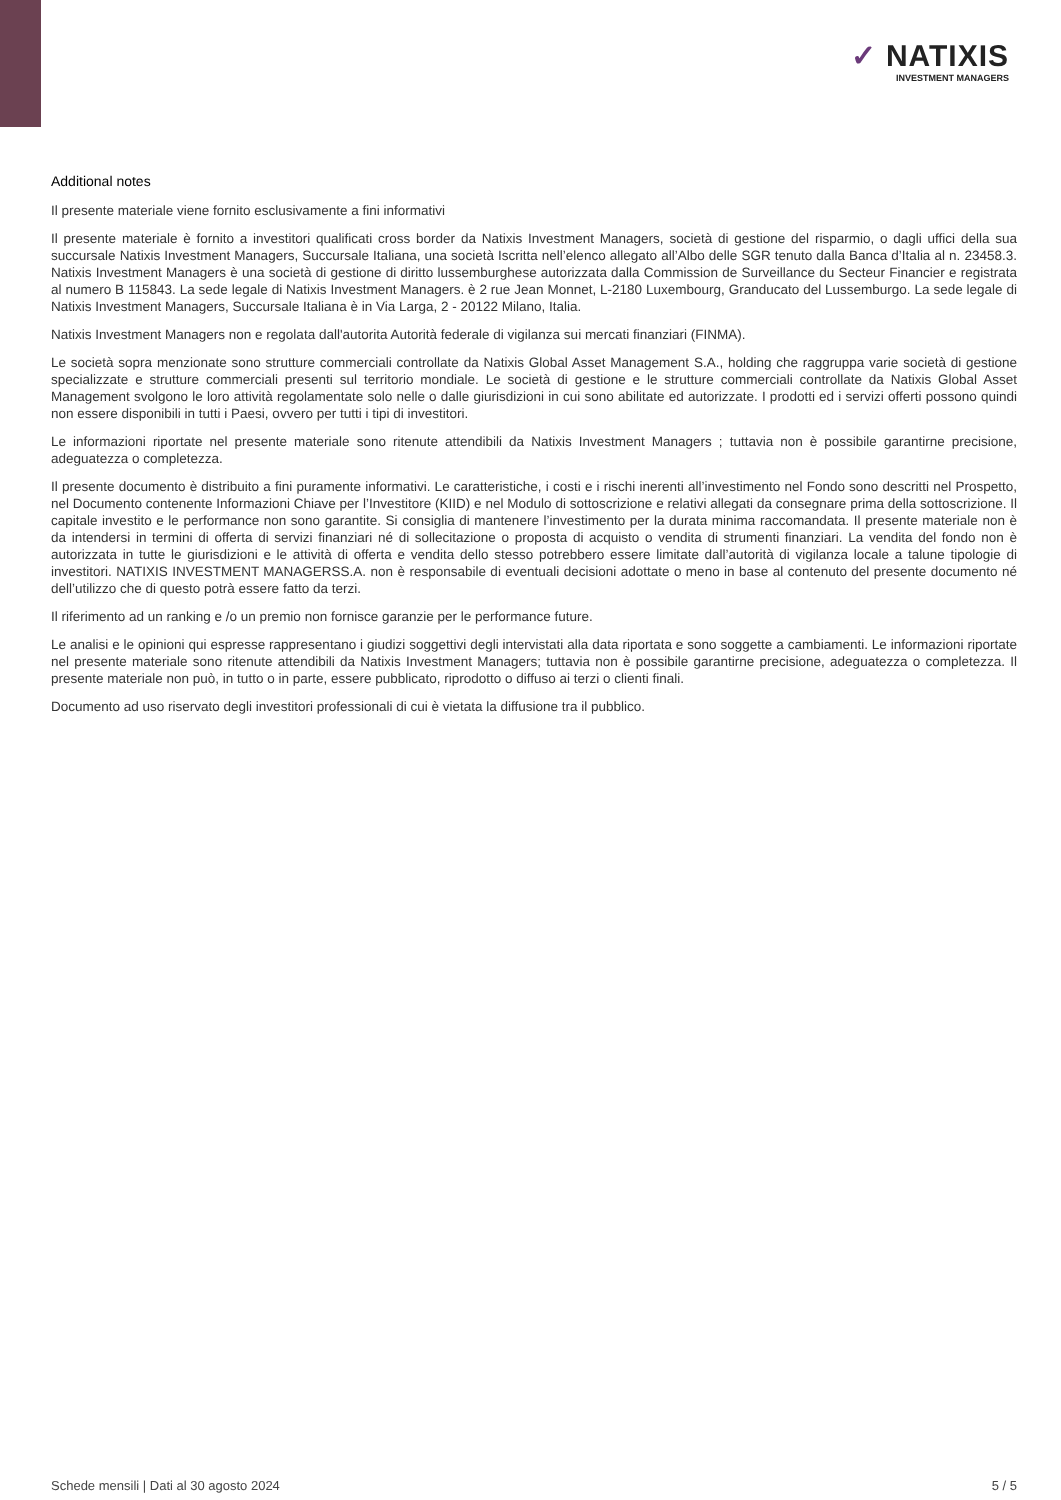✓ NATIXIS
INVESTMENT MANAGERS
Additional notes
Il presente materiale viene fornito esclusivamente a fini informativi
Il presente materiale è fornito a investitori qualificati cross border da Natixis Investment Managers, società di gestione del risparmio, o dagli uffici della sua succursale Natixis Investment Managers, Succursale Italiana, una società Iscritta nell’elenco allegato all’Albo delle SGR tenuto dalla Banca d’Italia al n. 23458.3. Natixis Investment Managers è una società di gestione di diritto lussemburghese autorizzata dalla Commission de Surveillance du Secteur Financier e registrata al numero B 115843. La sede legale di Natixis Investment Managers. è 2 rue Jean Monnet, L-2180 Luxembourg, Granducato del Lussemburgo. La sede legale di Natixis Investment Managers, Succursale Italiana è in Via Larga, 2 - 20122 Milano, Italia.
Natixis Investment Managers non e regolata dall'autorita Autorità federale di vigilanza sui mercati finanziari (FINMA).
Le società sopra menzionate sono strutture commerciali controllate da Natixis Global Asset Management S.A., holding che raggruppa varie società di gestione specializzate e strutture commerciali presenti sul territorio mondiale. Le società di gestione e le strutture commerciali controllate da Natixis Global Asset Management svolgono le loro attività regolamentate solo nelle o dalle giurisdizioni in cui sono abilitate ed autorizzate. I prodotti ed i servizi offerti possono quindi non essere disponibili in tutti i Paesi, ovvero per tutti i tipi di investitori.
Le informazioni riportate nel presente materiale sono ritenute attendibili da Natixis Investment Managers ; tuttavia non è possibile garantirne precisione, adeguatezza o completezza.
Il presente documento è distribuito a fini puramente informativi. Le caratteristiche, i costi e i rischi inerenti all’investimento nel Fondo sono descritti nel Prospetto, nel Documento contenente Informazioni Chiave per l’Investitore (KIID) e nel Modulo di sottoscrizione e relativi allegati da consegnare prima della sottoscrizione. Il capitale investito e le performance non sono garantite. Si consiglia di mantenere l’investimento per la durata minima raccomandata. Il presente materiale non è da intendersi in termini di offerta di servizi finanziari né di sollecitazione o proposta di acquisto o vendita di strumenti finanziari. La vendita del fondo non è autorizzata in tutte le giurisdizioni e le attività di offerta e vendita dello stesso potrebbero essere limitate dall’autorità di vigilanza locale a talune tipologie di investitori. NATIXIS INVESTMENT MANAGERSS.A. non è responsabile di eventuali decisioni adottate o meno in base al contenuto del presente documento né dell’utilizzo che di questo potrà essere fatto da terzi.
Il riferimento ad un ranking e /o un premio non fornisce garanzie per le performance future.
Le analisi e le opinioni qui espresse rappresentano i giudizi soggettivi degli intervistati alla data riportata e sono soggette a cambiamenti. Le informazioni riportate nel presente materiale sono ritenute attendibili da Natixis Investment Managers; tuttavia non è possibile garantirne precisione, adeguatezza o completezza. Il presente materiale non può, in tutto o in parte, essere pubblicato, riprodotto o diffuso ai terzi o clienti finali.
Documento ad uso riservato degli investitori professionali di cui è vietata la diffusione tra il pubblico.
Schede mensili | Dati al 30 agosto 2024 5 / 5